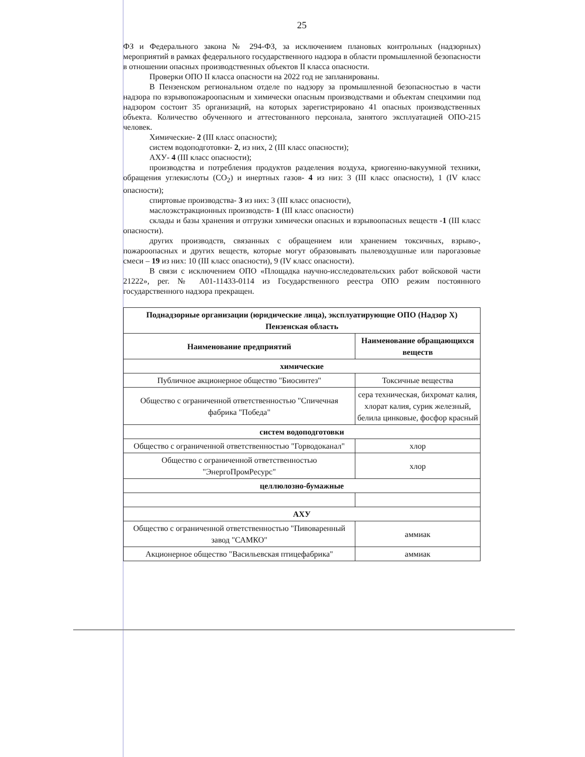25
ФЗ и Федерального закона № 294-ФЗ, за исключением плановых контрольных (надзорных) мероприятий в рамках федерального государственного надзора в области промышленной безопасности в отношении опасных производственных объектов II класса опасности.
Проверки ОПО II класса опасности на 2022 год не запланированы.
В Пензенском региональном отделе по надзору за промышленной безопасностью в части надзора по взрывопожароопасным и химически опасным производствами и объектам спецхимии под надзором состоит 35 организаций, на которых зарегистрировано 41 опасных производственных объекта. Количество обученного и аттестованного персонала, занятого эксплуатацией ОПО-215 человек.
Химические- 2 (III класс опасности);
систем водоподготовки- 2, из них, 2 (III класс опасности);
АХУ- 4 (III класс опасности);
производства и потребления продуктов разделения воздуха, криогенно-вакуумной техники, обращения углекислоты (CO<sub>2</sub>) и инертных газов- 4 из низ: 3 (III класс опасности), 1 (IV класс опасности);
спиртовые производства- 3 из них: 3 (III класс опасности),
маслоэкстракционных производств- 1 (III класс опасности)
склады и базы хранения и отгрузки химически опасных и взрывоопасных веществ -1 (III класс опасности).
других производств, связанных с обращением или хранением токсичных, взрыво-, пожароопасных и других веществ, которые могут образовывать пылевоздушные или парогазовые смеси – 19 из них: 10 (III класс опасности), 9 (IV класс опасности).
В связи с исключением ОПО «Площадка научно-исследовательских работ войсковой части 21222», рег. № А01-11433-0114 из Государственного реестра ОПО режим постоянного государственного надзора прекращен.
| Поднадзорные организации (юридические лица), эксплуатирующие ОПО (Надзор Х) Пензенская область | |
| --- | --- |
| Наименование предприятий | Наименование обращающихся веществ |
| химические | |
| Публичное акционерное общество "Биосинтез" | Токсичные вещества |
| Общество с ограниченной ответственностью "Спичечная фабрика "Победа" | сера техническая, бихромат калия, хлорат калия, сурик железный, белила цинковые, фосфор красный |
| систем водоподготовки | |
| Общество с ограниченной ответственностью "Горводоканал" | хлор |
| Общество с ограниченной ответственностью "ЭнергоПромРесурс" | хлор |
| целлюлозно-бумажные | |
| АХУ | |
| Общество с ограниченной ответственностью "Пивоваренный завод "САМКО" | аммиак |
| Акционерное общество "Васильевская птицефабрика" | аммиак |